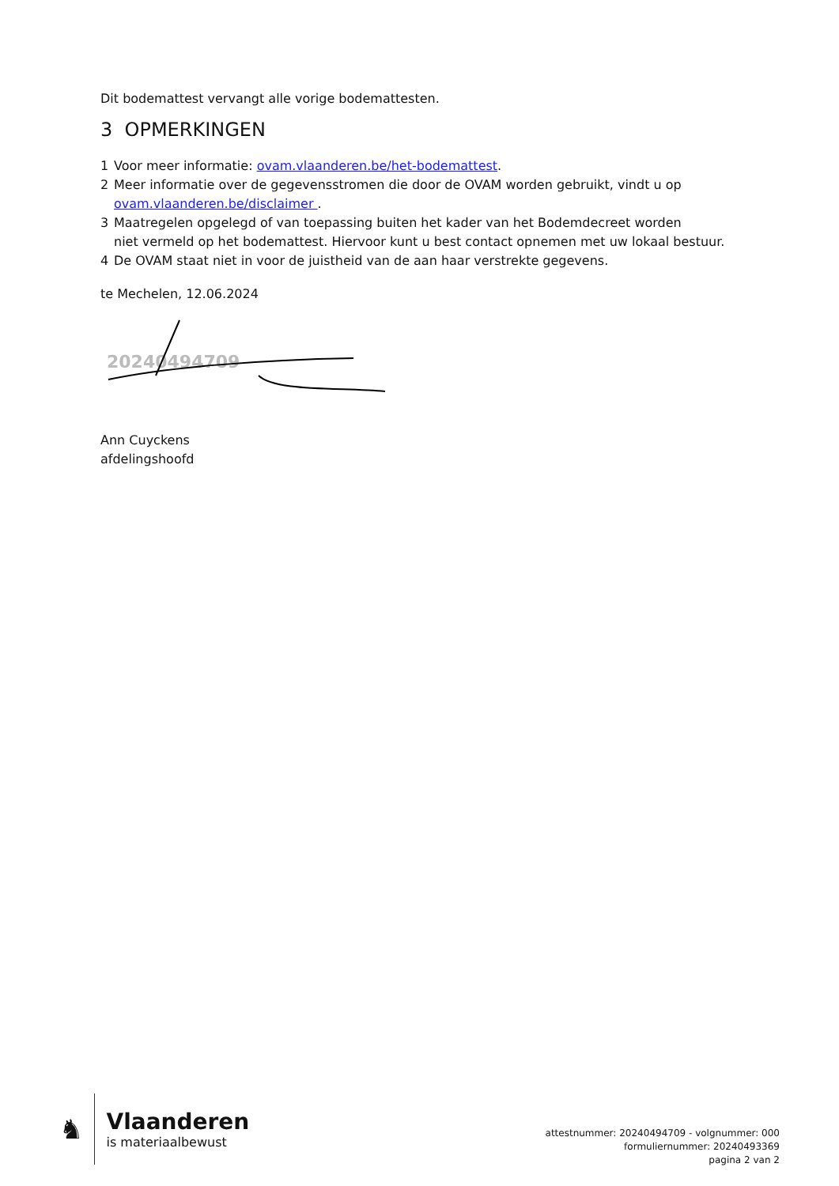Dit bodemattest vervangt alle vorige bodemattesten.
3 OPMERKINGEN
1 Voor meer informatie: ovam.vlaanderen.be/het-bodemattest.
2 Meer informatie over de gegevensstromen die door de OVAM worden gebruikt, vindt u op
ovam.vlaanderen.be/disclaimer .
3 Maatregelen opgelegd of van toepassing buiten het kader van het Bodemdecreet worden
niet vermeld op het bodemattest. Hiervoor kunt u best contact opnemen met uw lokaal bestuur.
4 De OVAM staat niet in voor de juistheid van de aan haar verstrekte gegevens.
te Mechelen, 12.06.2024
20240494709
Ann Cuyckens
afdelingshoofd
♞
Vlaanderen
is materiaalbewust
attestnummer: 20240494709 - volgnummer: 000
formuliernummer: 20240493369
pagina 2 van 2